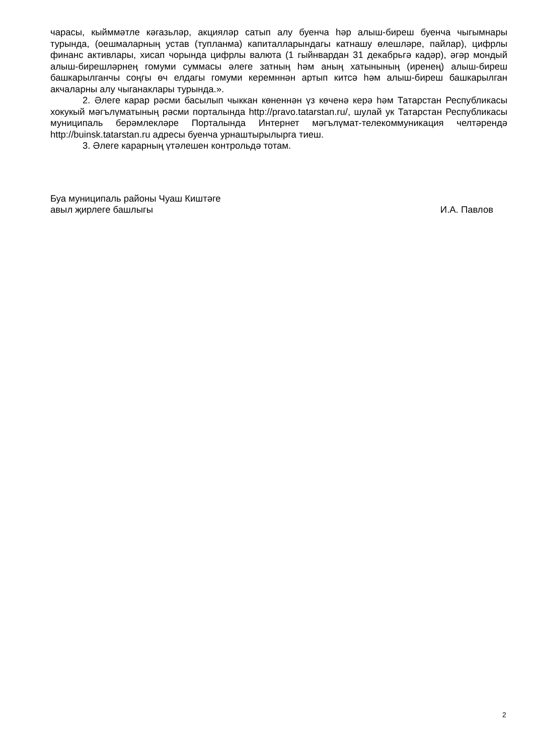чарасы, кыйммәтле кәгазьләр, акцияләр сатып алу буенча һәр алыш-биреш буенча чыгымнары турында, (оешмаларның устав (тупланма) капиталларындагы катнашу өлешләре, пайлар), цифрлы финанс активлары, хисап чорында цифрлы валюта (1 гыйнвардан 31 декабрьгә кадәр), әгәр мондый алыш-бирешләрнең гомуми суммасы әлеге затның һәм аның хатынының (иренең) алыш-биреш башкарылганчы соңгы өч елдагы гомуми керемннән артып китсә һәм алыш-биреш башкарылган акчаларны алу чыганаклары турында.».
2. Әлеге карар рәсми басылып чыккан көненнән үз көченә керә һәм Татарстан Республикасы хокукый мәгълүматының рәсми порталында http://pravo.tatarstan.ru/, шулай ук Татарстан Республикасы муниципаль берәмлекләре Порталында Интернет мәгълүмат-телекоммуникация челтәрендә http://buinsk.tatarstan.ru адресы буенча урнаштырылырга тиеш.
3. Әлеге карарның үтәлешен контрольдә тотам.
Буа муниципаль районы Чуаш Киштәге
авыл җирлеге башлыгы
И.А. Павлов
2